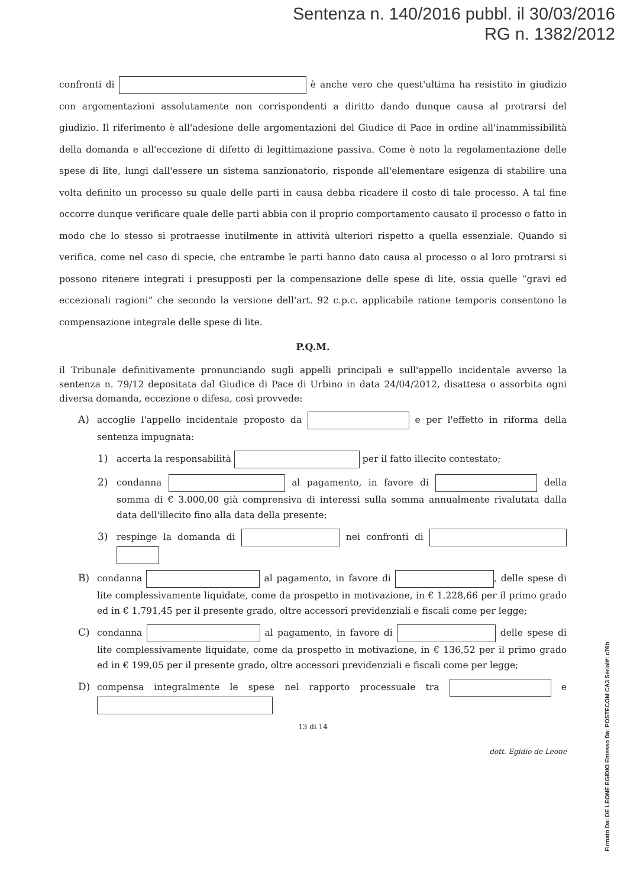Sentenza n. 140/2016 pubbl. il 30/03/2016
RG n. 1382/2012
confronti di è anche vero che quest'ultima ha resistito in giudizio con argomentazioni assolutamente non corrispondenti a diritto dando dunque causa al protrarsi del giudizio. Il riferimento è all'adesione delle argomentazioni del Giudice di Pace in ordine all'inammissibilità della domanda e all'eccezione di difetto di legittimazione passiva. Come è noto la regolamentazione delle spese di lite, lungi dall'essere un sistema sanzionatorio, risponde all'elementare esigenza di stabilire una volta definito un processo su quale delle parti in causa debba ricadere il costo di tale processo. A tal fine occorre dunque verificare quale delle parti abbia con il proprio comportamento causato il processo o fatto in modo che lo stesso si protraesse inutilmente in attività ulteriori rispetto a quella essenziale. Quando si verifica, come nel caso di specie, che entrambe le parti hanno dato causa al processo o al loro protrarsi si possono ritenere integrati i presupposti per la compensazione delle spese di lite, ossia quelle “gravi ed eccezionali ragioni” che secondo la versione dell'art. 92 c.p.c. applicabile ratione temporis consentono la compensazione integrale delle spese di lite.
P.Q.M.
il Tribunale definitivamente pronunciando sugli appelli principali e sull'appello incidentale avverso la sentenza n. 79/12 depositata dal Giudice di Pace di Urbino in data 24/04/2012, disattesa o assorbita ogni diversa domanda, eccezione o difesa, così provvede:
A) accoglie l'appello incidentale proposto da e per l'effetto in riforma della sentenza impugnata:
1) accerta la responsabilità per il fatto illecito contestato;
2) condanna al pagamento, in favore di della somma di € 3.000,00 già comprensiva di interessi sulla somma annualmente rivalutata dalla data dell'illecito fino alla data della presente;
3) respinge la domanda di nei confronti di
B) condanna al pagamento, in favore di , delle spese di lite complessivamente liquidate, come da prospetto in motivazione, in € 1.228,66 per il primo grado ed in € 1.791,45 per il presente grado, oltre accessori previdenziali e fiscali come per legge;
C) condanna al pagamento, in favore di delle spese di lite complessivamente liquidate, come da prospetto in motivazione, in € 136,52 per il primo grado ed in € 199,05 per il presente grado, oltre accessori previdenziali e fiscali come per legge;
D) compensa integralmente le spese nel rapporto processuale tra e
13 di 14
dott. Egidio de Leone
Firmato Da: DE LEONE EGIDIO Emesso Da: POSTECOM CA3 Serial#: c76b